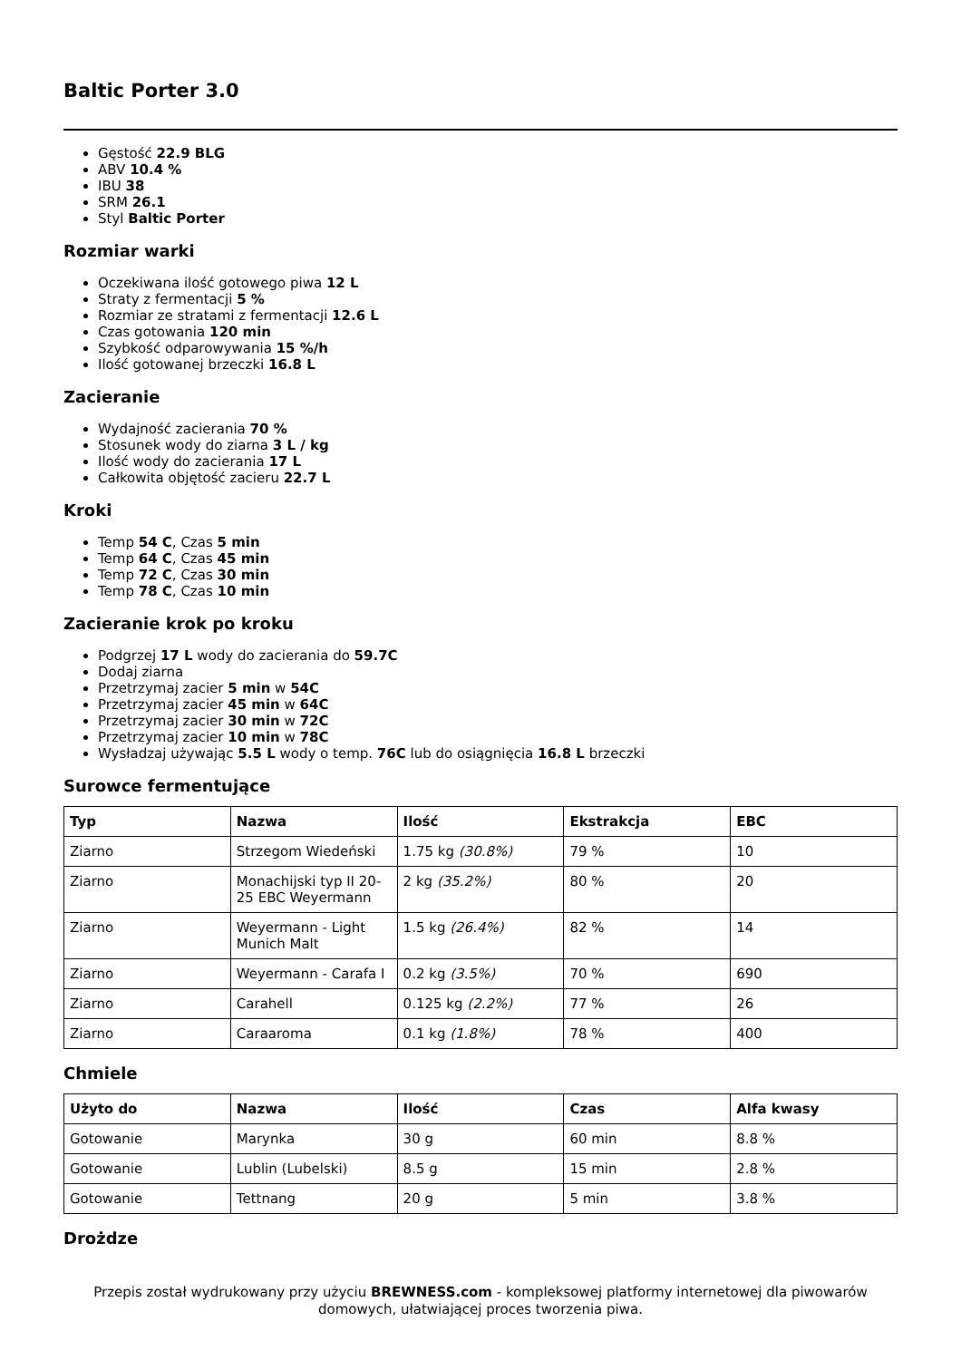Baltic Porter 3.0
Gęstość 22.9 BLG
ABV 10.4 %
IBU 38
SRM 26.1
Styl Baltic Porter
Rozmiar warki
Oczekiwana ilość gotowego piwa 12 L
Straty z fermentacji 5 %
Rozmiar ze stratami z fermentacji 12.6 L
Czas gotowania 120 min
Szybkość odparowywania 15 %/h
Ilość gotowanej brzeczki 16.8 L
Zacieranie
Wydajność zacierania 70 %
Stosunek wody do ziarna 3 L / kg
Ilość wody do zacierania 17 L
Całkowita objętość zacieru 22.7 L
Kroki
Temp 54 C, Czas 5 min
Temp 64 C, Czas 45 min
Temp 72 C, Czas 30 min
Temp 78 C, Czas 10 min
Zacieranie krok po kroku
Podgrzej 17 L wody do zacierania do 59.7C
Dodaj ziarna
Przetrzymaj zacier 5 min w 54C
Przetrzymaj zacier 45 min w 64C
Przetrzymaj zacier 30 min w 72C
Przetrzymaj zacier 10 min w 78C
Wysładzaj używając 5.5 L wody o temp. 76C lub do osiągnięcia 16.8 L brzeczki
Surowce fermentujące
| Typ | Nazwa | Ilość | Ekstrakcja | EBC |
| --- | --- | --- | --- | --- |
| Ziarno | Strzegom Wiedeński | 1.75 kg (30.8%) | 79 % | 10 |
| Ziarno | Monachijski typ II 20-25 EBC Weyermann | 2 kg (35.2%) | 80 % | 20 |
| Ziarno | Weyermann - Light Munich Malt | 1.5 kg (26.4%) | 82 % | 14 |
| Ziarno | Weyermann - Carafa I | 0.2 kg (3.5%) | 70 % | 690 |
| Ziarno | Carahell | 0.125 kg (2.2%) | 77 % | 26 |
| Ziarno | Caraaroma | 0.1 kg (1.8%) | 78 % | 400 |
Chmiele
| Użyto do | Nazwa | Ilość | Czas | Alfa kwasy |
| --- | --- | --- | --- | --- |
| Gotowanie | Marynka | 30 g | 60 min | 8.8 % |
| Gotowanie | Lublin (Lubelski) | 8.5 g | 15 min | 2.8 % |
| Gotowanie | Tettnang | 20 g | 5 min | 3.8 % |
Drożdze
Przepis został wydrukowany przy użyciu BREWNESS.com - kompleksowej platformy internetowej dla piwowarów domowych, ułatwiającej proces tworzenia piwa.